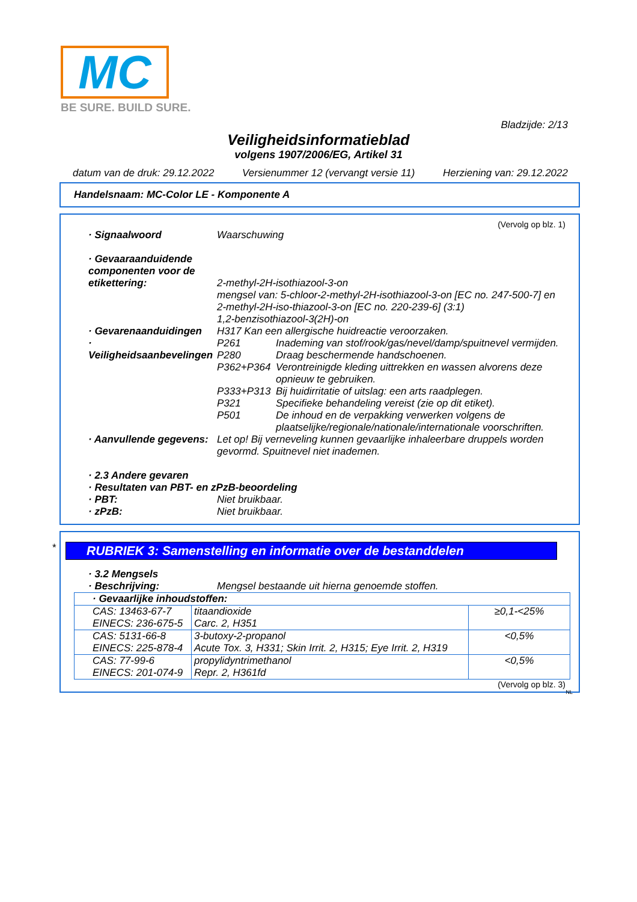MC
BE SURE. BUILD SURE.
Bladzijde: 2/13
Veiligheidsinformatieblad
volgens 1907/2006/EG, Artikel 31
datum van de druk: 29.12.2022 Versienummer 12 (vervangt versie 11) Herziening van: 29.12.2022
Handelsnaam: MC-Color LE - Komponente A
(Vervolg op blz. 1)
· Signaalwoord Waarschuwing
· Gevaaraanduidende componenten voor de etikettering:
2-methyl-2H-isothiazool-3-on
mengsel van: 5-chloor-2-methyl-2H-isothiazool-3-on [EC no. 247-500-7] en 2-methyl-2H-iso-thiazool-3-on [EC no. 220-239-6] (3:1)
1,2-benzisothiazool-3(2H)-on
· Gevarenaanduidingen H317 Kan een allergische huidreactie veroorzaken.
· Veiligheidsaanbevelingen
P261 Inademing van stof/rook/gas/nevel/damp/spuitnevel vermijden.
P280 Draag beschermende handschoenen.
P362+P364 Verontreinigde kleding uittrekken en wassen alvorens deze opnieuw te gebruiken.
P333+P313 Bij huidirritatie of uitslag: een arts raadplegen.
P321 Specifieke behandeling vereist (zie op dit etiket).
P501 De inhoud en de verpakking verwerken volgens de plaatselijke/regionale/nationale/internationale voorschriften.
· Aanvullende gegevens: Let op! Bij verneveling kunnen gevaarlijke inhaleerbare druppels worden gevormd. Spuitnevel niet inademen.
· 2.3 Andere gevaren
· Resultaten van PBT- en zPzB-beoordeling
· PBT: Niet bruikbaar.
· zPzB: Niet bruikbaar.
*
RUBRIEK 3: Samenstelling en informatie over de bestanddelen
· 3.2 Mengsels
· Beschrijving: Mengsel bestaande uit hierna genoemde stoffen.
| · Gevaarlijke inhoudstoffen: | | |
| CAS: 13463-67-7 EINECS: 236-675-5 | titaandioxide Carc. 2, H351 | ≥0,1-<25% |
| CAS: 5131-66-8 EINECS: 225-878-4 | 3-butoxy-2-propanol Acute Tox. 3, H331; Skin Irrit. 2, H315; Eye Irrit. 2, H319 | <0,5% |
| CAS: 77-99-6 EINECS: 201-074-9 | propylidyntrimethanol Repr. 2, H361fd | <0,5% |
(Vervolg op blz. 3)
NL